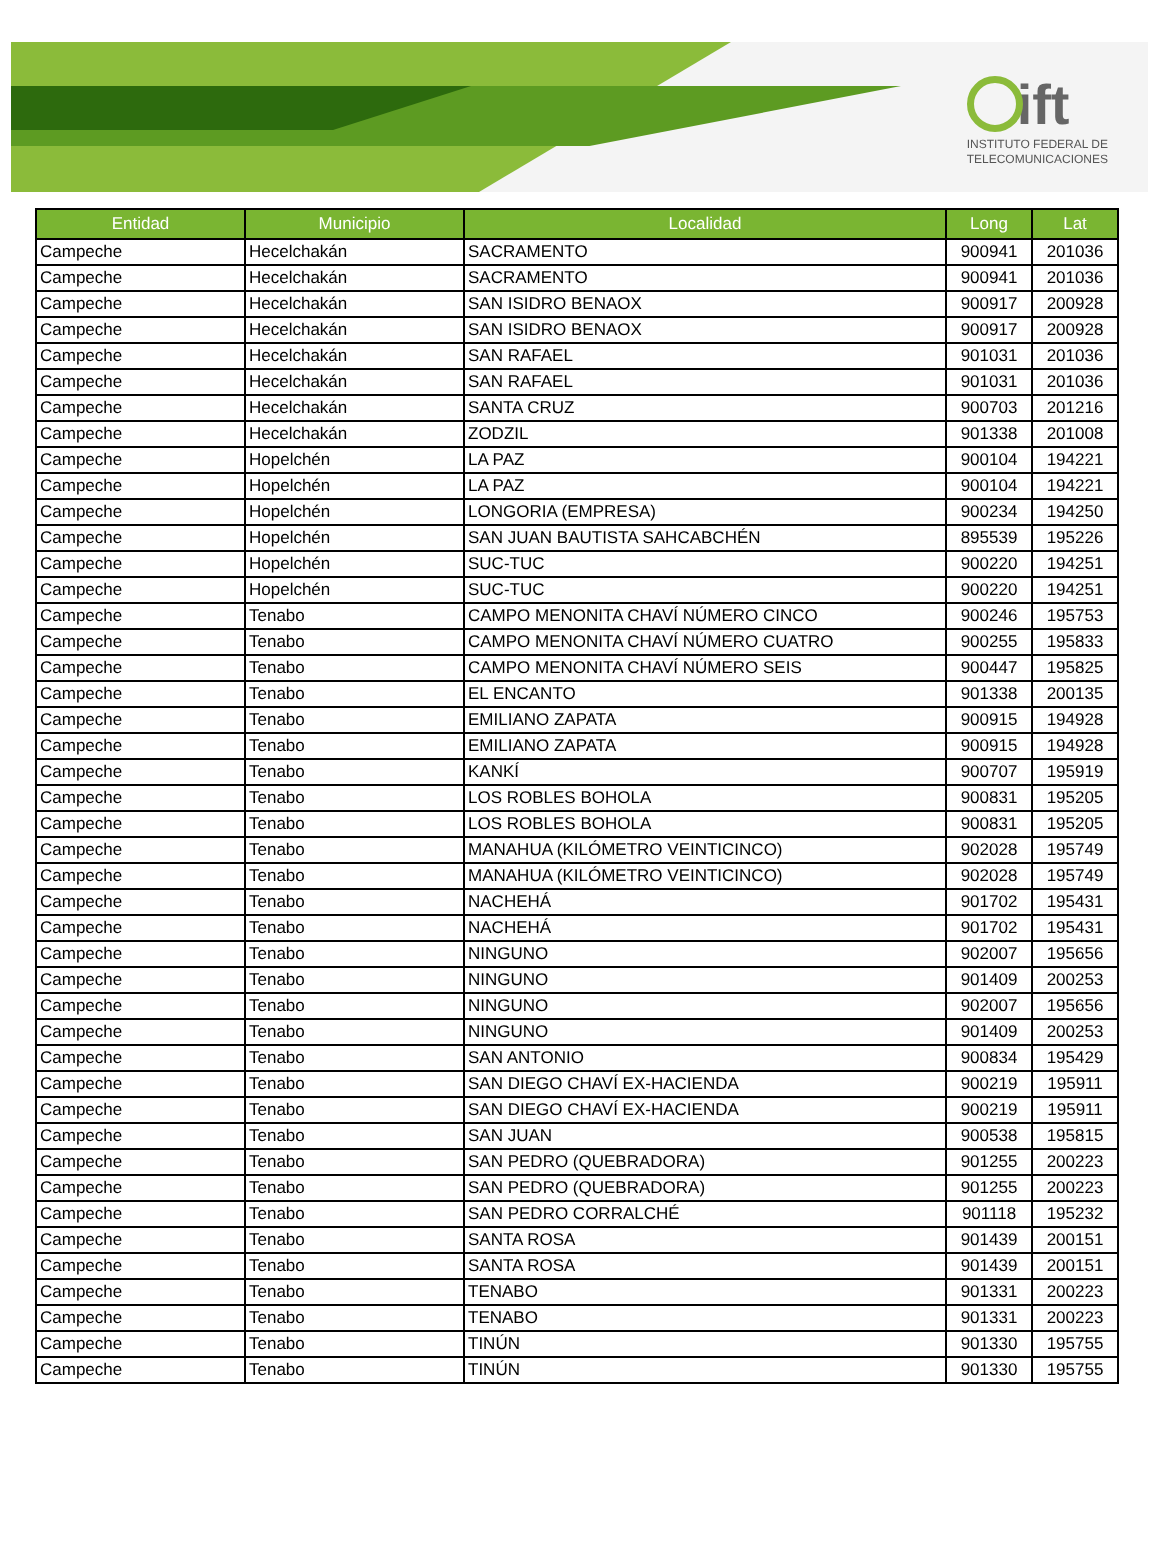ift
INSTITUTO FEDERAL DE
TELECOMUNICACIONES
| Entidad | Municipio | Localidad | Long | Lat |
| --- | --- | --- | --- | --- |
| Campeche | Hecelchakán | SACRAMENTO | 900941 | 201036 |
| Campeche | Hecelchakán | SACRAMENTO | 900941 | 201036 |
| Campeche | Hecelchakán | SAN ISIDRO BENAOX | 900917 | 200928 |
| Campeche | Hecelchakán | SAN ISIDRO BENAOX | 900917 | 200928 |
| Campeche | Hecelchakán | SAN RAFAEL | 901031 | 201036 |
| Campeche | Hecelchakán | SAN RAFAEL | 901031 | 201036 |
| Campeche | Hecelchakán | SANTA CRUZ | 900703 | 201216 |
| Campeche | Hecelchakán | ZODZIL | 901338 | 201008 |
| Campeche | Hopelchén | LA PAZ | 900104 | 194221 |
| Campeche | Hopelchén | LA PAZ | 900104 | 194221 |
| Campeche | Hopelchén | LONGORIA (EMPRESA) | 900234 | 194250 |
| Campeche | Hopelchén | SAN JUAN BAUTISTA SAHCABCHÉN | 895539 | 195226 |
| Campeche | Hopelchén | SUC-TUC | 900220 | 194251 |
| Campeche | Hopelchén | SUC-TUC | 900220 | 194251 |
| Campeche | Tenabo | CAMPO MENONITA CHAVÍ NÚMERO CINCO | 900246 | 195753 |
| Campeche | Tenabo | CAMPO MENONITA CHAVÍ NÚMERO CUATRO | 900255 | 195833 |
| Campeche | Tenabo | CAMPO MENONITA CHAVÍ NÚMERO SEIS | 900447 | 195825 |
| Campeche | Tenabo | EL ENCANTO | 901338 | 200135 |
| Campeche | Tenabo | EMILIANO ZAPATA | 900915 | 194928 |
| Campeche | Tenabo | EMILIANO ZAPATA | 900915 | 194928 |
| Campeche | Tenabo | KANKÍ | 900707 | 195919 |
| Campeche | Tenabo | LOS ROBLES BOHOLA | 900831 | 195205 |
| Campeche | Tenabo | LOS ROBLES BOHOLA | 900831 | 195205 |
| Campeche | Tenabo | MANAHUA (KILÓMETRO VEINTICINCO) | 902028 | 195749 |
| Campeche | Tenabo | MANAHUA (KILÓMETRO VEINTICINCO) | 902028 | 195749 |
| Campeche | Tenabo | NACHEHÁ | 901702 | 195431 |
| Campeche | Tenabo | NACHEHÁ | 901702 | 195431 |
| Campeche | Tenabo | NINGUNO | 902007 | 195656 |
| Campeche | Tenabo | NINGUNO | 901409 | 200253 |
| Campeche | Tenabo | NINGUNO | 902007 | 195656 |
| Campeche | Tenabo | NINGUNO | 901409 | 200253 |
| Campeche | Tenabo | SAN ANTONIO | 900834 | 195429 |
| Campeche | Tenabo | SAN DIEGO CHAVÍ EX-HACIENDA | 900219 | 195911 |
| Campeche | Tenabo | SAN DIEGO CHAVÍ EX-HACIENDA | 900219 | 195911 |
| Campeche | Tenabo | SAN JUAN | 900538 | 195815 |
| Campeche | Tenabo | SAN PEDRO (QUEBRADORA) | 901255 | 200223 |
| Campeche | Tenabo | SAN PEDRO (QUEBRADORA) | 901255 | 200223 |
| Campeche | Tenabo | SAN PEDRO CORRALCHÉ | 901118 | 195232 |
| Campeche | Tenabo | SANTA ROSA | 901439 | 200151 |
| Campeche | Tenabo | SANTA ROSA | 901439 | 200151 |
| Campeche | Tenabo | TENABO | 901331 | 200223 |
| Campeche | Tenabo | TENABO | 901331 | 200223 |
| Campeche | Tenabo | TINÚN | 901330 | 195755 |
| Campeche | Tenabo | TINÚN | 901330 | 195755 |